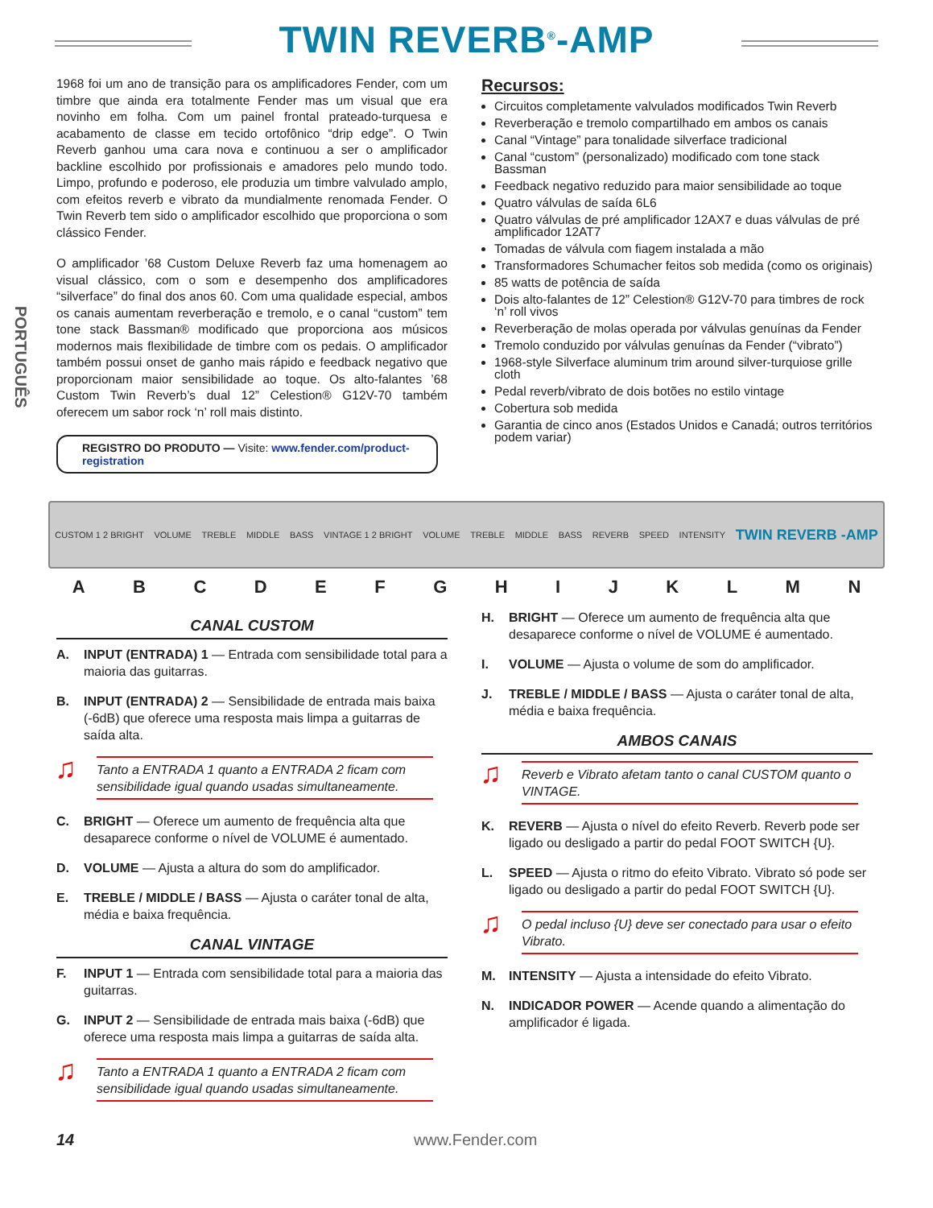TWIN REVERB<sup>®</sup>-AMP
PORTUGUÊS
1968 foi um ano de transição para os amplificadores Fender, com um timbre que ainda era totalmente Fender mas um visual que era novinho em folha. Com um painel frontal prateado-turquesa e acabamento de classe em tecido ortofônico “drip edge”. O Twin Reverb ganhou uma cara nova e continuou a ser o amplificador backline escolhido por profissionais e amadores pelo mundo todo. Limpo, profundo e poderoso, ele produzia um timbre valvulado amplo, com efeitos reverb e vibrato da mundialmente renomada Fender. O Twin Reverb tem sido o amplificador escolhido que proporciona o som clássico Fender.
O amplificador ’68 Custom Deluxe Reverb faz uma homenagem ao visual clássico, com o som e desempenho dos amplificadores “silverface” do final dos anos 60. Com uma qualidade especial, ambos os canais aumentam reverberação e tremolo, e o canal “custom” tem tone stack Bassman® modificado que proporciona aos músicos modernos mais flexibilidade de timbre com os pedais. O amplificador também possui onset de ganho mais rápido e feedback negativo que proporcionam maior sensibilidade ao toque. Os alto-falantes ’68 Custom Twin Reverb’s dual 12” Celestion® G12V-70 também oferecem um sabor rock ‘n’ roll mais distinto.
REGISTRO DO PRODUTO — Visite: www.fender.com/product-registration
Recursos:
Circuitos completamente valvulados modificados Twin Reverb
Reverberação e tremolo compartilhado em ambos os canais
Canal “Vintage” para tonalidade silverface tradicional
Canal “custom” (personalizado) modificado com tone stack Bassman
Feedback negativo reduzido para maior sensibilidade ao toque
Quatro válvulas de saída 6L6
Quatro válvulas de pré amplificador 12AX7 e duas válvulas de pré amplificador 12AT7
Tomadas de válvula com fiagem instalada a mão
Transformadores Schumacher feitos sob medida (como os originais)
85 watts de potência de saída
Dois alto-falantes de 12” Celestion® G12V-70 para timbres de rock ‘n’ roll vivos
Reverberação de molas operada por válvulas genuínas da Fender
Tremolo conduzido por válvulas genuínas da Fender (“vibrato”)
1968-style Silverface aluminum trim around silver-turquiose grille cloth
Pedal reverb/vibrato de dois botões no estilo vintage
Cobertura sob medida
Garantia de cinco anos (Estados Unidos e Canadá; outros territórios podem variar)
CUSTOM 1 2 BRIGHT VOLUME TREBLE MIDDLE BASS VINTAGE 1 2 BRIGHT VOLUME TREBLE MIDDLE BASS REVERB SPEED INTENSITY TWIN REVERB -AMP
A B C D E F G H I J K L M N
CANAL CUSTOM
A. INPUT (ENTRADA) 1 — Entrada com sensibilidade total para a maioria das guitarras.
B. INPUT (ENTRADA) 2 — Sensibilidade de entrada mais baixa (-6dB) que oferece uma resposta mais limpa a guitarras de saída alta.
Tanto a ENTRADA 1 quanto a ENTRADA 2 ficam com sensibilidade igual quando usadas simultaneamente.
C. BRIGHT — Oferece um aumento de frequência alta que desaparece conforme o nível de VOLUME é aumentado.
D. VOLUME — Ajusta a altura do som do amplificador.
E. TREBLE / MIDDLE / BASS — Ajusta o caráter tonal de alta, média e baixa frequência.
CANAL VINTAGE
F. INPUT 1 — Entrada com sensibilidade total para a maioria das guitarras.
G. INPUT 2 — Sensibilidade de entrada mais baixa (-6dB) que oferece uma resposta mais limpa a guitarras de saída alta.
Tanto a ENTRADA 1 quanto a ENTRADA 2 ficam com sensibilidade igual quando usadas simultaneamente.
H. BRIGHT — Oferece um aumento de frequência alta que desaparece conforme o nível de VOLUME é aumentado.
I. VOLUME — Ajusta o volume de som do amplificador.
J. TREBLE / MIDDLE / BASS — Ajusta o caráter tonal de alta, média e baixa frequência.
AMBOS CANAIS
Reverb e Vibrato afetam tanto o canal CUSTOM quanto o VINTAGE.
K. REVERB — Ajusta o nível do efeito Reverb. Reverb pode ser ligado ou desligado a partir do pedal FOOT SWITCH {U}.
L. SPEED — Ajusta o ritmo do efeito Vibrato. Vibrato só pode ser ligado ou desligado a partir do pedal FOOT SWITCH {U}.
O pedal incluso {U} deve ser conectado para usar o efeito Vibrato.
M. INTENSITY — Ajusta a intensidade do efeito Vibrato.
N. INDICADOR POWER — Acende quando a alimentação do amplificador é ligada.
14 www.Fender.com